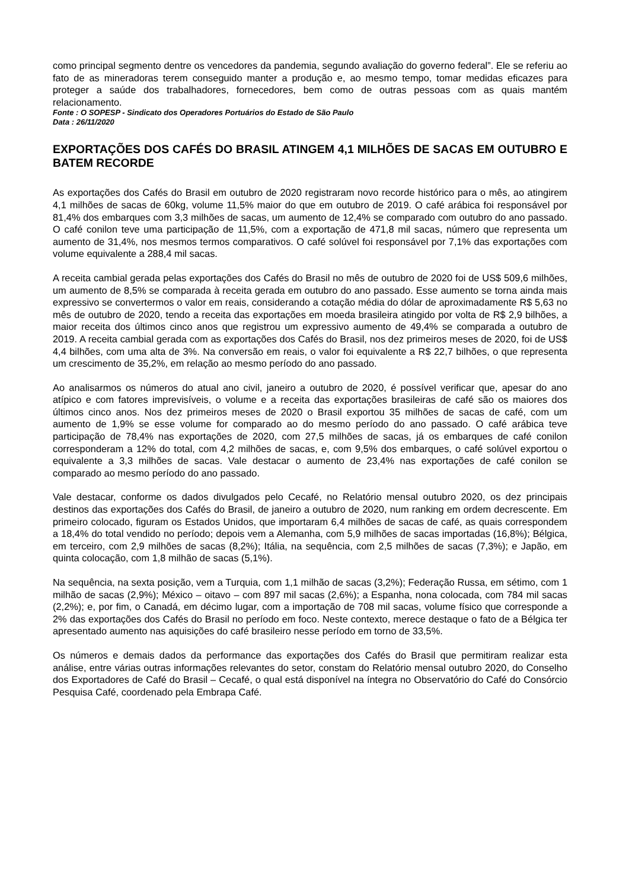como principal segmento dentre os vencedores da pandemia, segundo avaliação do governo federal”. Ele se referiu ao fato de as mineradoras terem conseguido manter a produção e, ao mesmo tempo, tomar medidas eficazes para proteger a saúde dos trabalhadores, fornecedores, bem como de outras pessoas com as quais mantém relacionamento.
Fonte : O SOPESP - Sindicato dos Operadores Portuários do Estado de São Paulo
Data : 26/11/2020
EXPORTAÇÕES DOS CAFÉS DO BRASIL ATINGEM 4,1 MILHÕES DE SACAS EM OUTUBRO E BATEM RECORDE
As exportações dos Cafés do Brasil em outubro de 2020 registraram novo recorde histórico para o mês, ao atingirem 4,1 milhões de sacas de 60kg, volume 11,5% maior do que em outubro de 2019. O café arábica foi responsável por 81,4% dos embarques com 3,3 milhões de sacas, um aumento de 12,4% se comparado com outubro do ano passado. O café conilon teve uma participação de 11,5%, com a exportação de 471,8 mil sacas, número que representa um aumento de 31,4%, nos mesmos termos comparativos. O café solúvel foi responsável por 7,1% das exportações com volume equivalente a 288,4 mil sacas.
A receita cambial gerada pelas exportações dos Cafés do Brasil no mês de outubro de 2020 foi de US$ 509,6 milhões, um aumento de 8,5% se comparada à receita gerada em outubro do ano passado. Esse aumento se torna ainda mais expressivo se convertermos o valor em reais, considerando a cotação média do dólar de aproximadamente R$ 5,63 no mês de outubro de 2020, tendo a receita das exportações em moeda brasileira atingido por volta de R$ 2,9 bilhões, a maior receita dos últimos cinco anos que registrou um expressivo aumento de 49,4% se comparada a outubro de 2019. A receita cambial gerada com as exportações dos Cafés do Brasil, nos dez primeiros meses de 2020, foi de US$ 4,4 bilhões, com uma alta de 3%. Na conversão em reais, o valor foi equivalente a R$ 22,7 bilhões, o que representa um crescimento de 35,2%, em relação ao mesmo período do ano passado.
Ao analisarmos os números do atual ano civil, janeiro a outubro de 2020, é possível verificar que, apesar do ano atípico e com fatores imprevisíveis, o volume e a receita das exportações brasileiras de café são os maiores dos últimos cinco anos. Nos dez primeiros meses de 2020 o Brasil exportou 35 milhões de sacas de café, com um aumento de 1,9% se esse volume for comparado ao do mesmo período do ano passado. O café arábica teve participação de 78,4% nas exportações de 2020, com 27,5 milhões de sacas, já os embarques de café conilon corresponderam a 12% do total, com 4,2 milhões de sacas, e, com 9,5% dos embarques, o café solúvel exportou o equivalente a 3,3 milhões de sacas. Vale destacar o aumento de 23,4% nas exportações de café conilon se comparado ao mesmo período do ano passado.
Vale destacar, conforme os dados divulgados pelo Cecafé, no Relatório mensal outubro 2020, os dez principais destinos das exportações dos Cafés do Brasil, de janeiro a outubro de 2020, num ranking em ordem decrescente. Em primeiro colocado, figuram os Estados Unidos, que importaram 6,4 milhões de sacas de café, as quais correspondem a 18,4% do total vendido no período; depois vem a Alemanha, com 5,9 milhões de sacas importadas (16,8%); Bélgica, em terceiro, com 2,9 milhões de sacas (8,2%); Itália, na sequência, com 2,5 milhões de sacas (7,3%); e Japão, em quinta colocação, com 1,8 milhão de sacas (5,1%).
Na sequência, na sexta posição, vem a Turquia, com 1,1 milhão de sacas (3,2%); Federação Russa, em sétimo, com 1 milhão de sacas (2,9%); México – oitavo – com 897 mil sacas (2,6%); a Espanha, nona colocada, com 784 mil sacas (2,2%); e, por fim, o Canadá, em décimo lugar, com a importação de 708 mil sacas, volume físico que corresponde a 2% das exportações dos Cafés do Brasil no período em foco. Neste contexto, merece destaque o fato de a Bélgica ter apresentado aumento nas aquisições do café brasileiro nesse período em torno de 33,5%.
Os números e demais dados da performance das exportações dos Cafés do Brasil que permitiram realizar esta análise, entre várias outras informações relevantes do setor, constam do Relatório mensal outubro 2020, do Conselho dos Exportadores de Café do Brasil – Cecafé, o qual está disponível na íntegra no Observatório do Café do Consórcio Pesquisa Café, coordenado pela Embrapa Café.